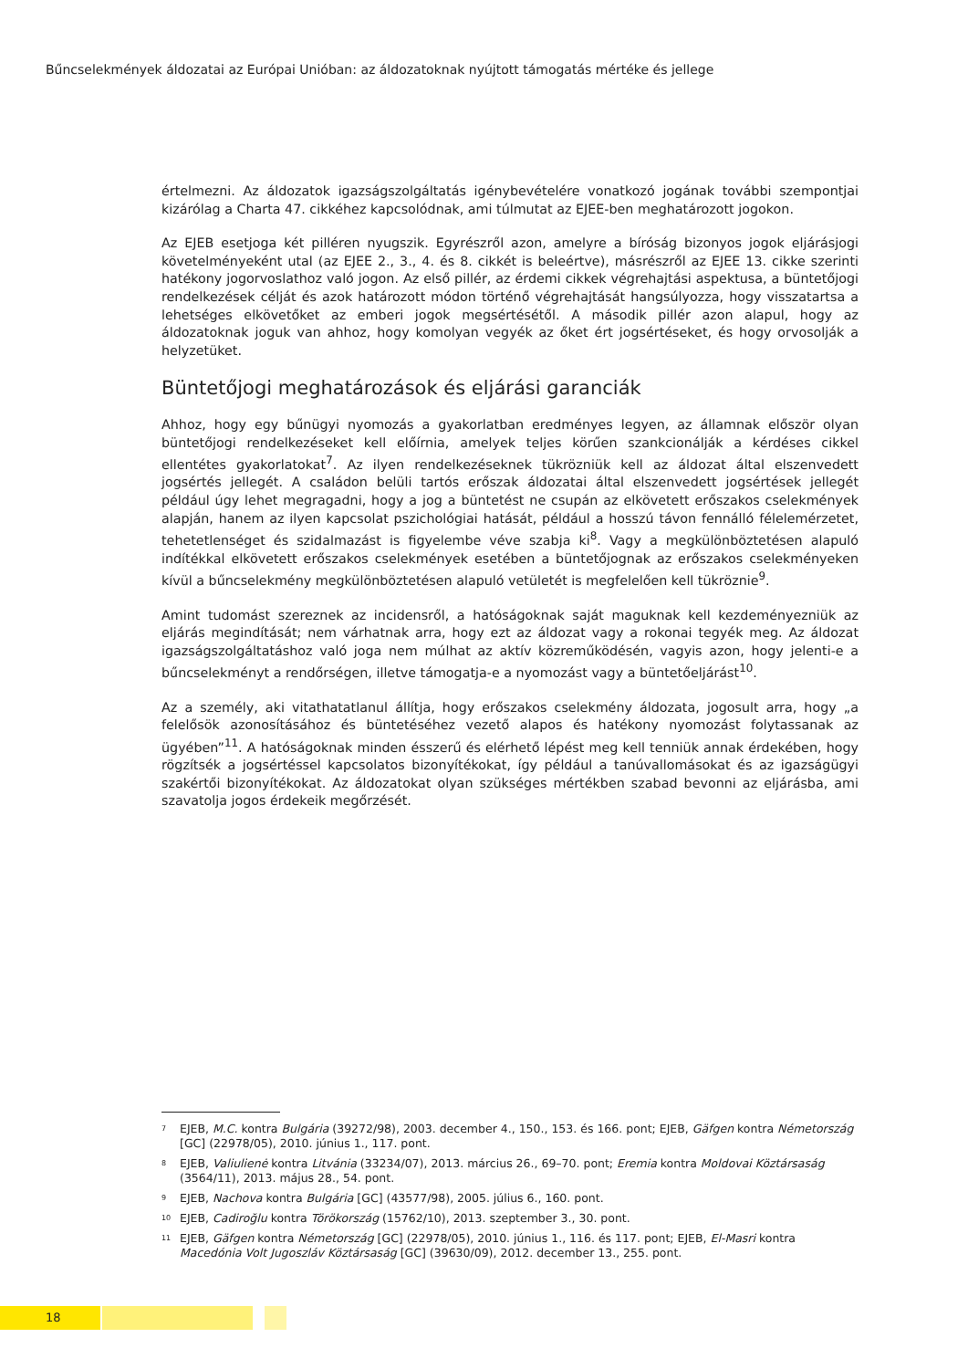Bűncselekmények áldozatai az Európai Unióban: az áldozatoknak nyújtott támogatás mértéke és jellege
értelmezni. Az áldozatok igazságszolgáltatás igénybevételére vonatkozó jogának további szempontjai kizárólag a Charta 47. cikkéhez kapcsolódnak, ami túlmutat az EJEE-ben meghatározott jogokon.
Az EJEB esetjoga két pilléren nyugszik. Egyrészről azon, amelyre a bíróság bizonyos jogok eljárásjogi követelményeként utal (az EJEE 2., 3., 4. és 8. cikkét is beleértve), másrészről az EJEE 13. cikke szerinti hatékony jogorvoslathoz való jogon. Az első pillér, az érdemi cikkek végrehajtási aspektusa, a büntetőjogi rendelkezések célját és azok határozott módon történő végrehajtását hangsúlyozza, hogy visszatartsa a lehetséges elkövetőket az emberi jogok megsértésétől. A második pillér azon alapul, hogy az áldozatoknak joguk van ahhoz, hogy komolyan vegyék az őket ért jogsértéseket, és hogy orvosolják a helyzetüket.
Büntetőjogi meghatározások és eljárási garanciák
Ahhoz, hogy egy bűnügyi nyomozás a gyakorlatban eredményes legyen, az államnak először olyan büntetőjogi rendelkezéseket kell előírnia, amelyek teljes körűen szankcionálják a kérdéses cikkel ellentétes gyakorlatokat<sup>7</sup>. Az ilyen rendelkezéseknek tükrözniük kell az áldozat által elszenvedett jogsértés jellegét. A családon belüli tartós erőszak áldozatai által elszenvedett jogsértések jellegét például úgy lehet megragadni, hogy a jog a büntetést ne csupán az elkövetett erőszakos cselekmények alapján, hanem az ilyen kapcsolat pszichológiai hatását, például a hosszú távon fennálló félelemérzetet, tehetetlenséget és szidalmazást is figyelembe véve szabja ki<sup>8</sup>. Vagy a megkülönböztetésen alapuló indítékkal elkövetett erőszakos cselekmények esetében a büntetőjognak az erőszakos cselekményeken kívül a bűncselekmény megkülönböztetésen alapuló vetületét is megfelelően kell tükröznie<sup>9</sup>.
Amint tudomást szereznek az incidensről, a hatóságoknak saját maguknak kell kezdeményezniük az eljárás megindítását; nem várhatnak arra, hogy ezt az áldozat vagy a rokonai tegyék meg. Az áldozat igazságszolgáltatáshoz való joga nem múlhat az aktív közreműködésén, vagyis azon, hogy jelenti-e a bűncselekményt a rendőrségen, illetve támogatja-e a nyomozást vagy a büntetőeljárást<sup>10</sup>.
Az a személy, aki vitathatatlanul állítja, hogy erőszakos cselekmény áldozata, jogosult arra, hogy „a felelősök azonosításához és büntetéséhez vezető alapos és hatékony nyomozást folytassanak az ügyében”<sup>11</sup>. A hatóságoknak minden ésszerű és elérhető lépést meg kell tenniük annak érdekében, hogy rögzítsék a jogsértéssel kapcsolatos bizonyítékokat, így például a tanúvallomásokat és az igazságügyi szakértői bizonyítékokat. Az áldozatokat olyan szükséges mértékben szabad bevonni az eljárásba, ami szavatolja jogos érdekeik megőrzését.
<sup>7</sup> EJEB, M.C. kontra Bulgária (39272/98), 2003. december 4., 150., 153. és 166. pont; EJEB, Gäfgen kontra Németország [GC] (22978/05), 2010. június 1., 117. pont.
<sup>8</sup> EJEB, Valiulienė kontra Litvánia (33234/07), 2013. március 26., 69–70. pont; Eremia kontra Moldovai Köztársaság (3564/11), 2013. május 28., 54. pont.
<sup>9</sup> EJEB, Nachova kontra Bulgária [GC] (43577/98), 2005. július 6., 160. pont.
<sup>10</sup> EJEB, Cadiroğlu kontra Törökország (15762/10), 2013. szeptember 3., 30. pont.
<sup>11</sup> EJEB, Gäfgen kontra Németország [GC] (22978/05), 2010. június 1., 116. és 117. pont; EJEB, El-Masri kontra Macedónia Volt Jugoszláv Köztársaság [GC] (39630/09), 2012. december 13., 255. pont.
18